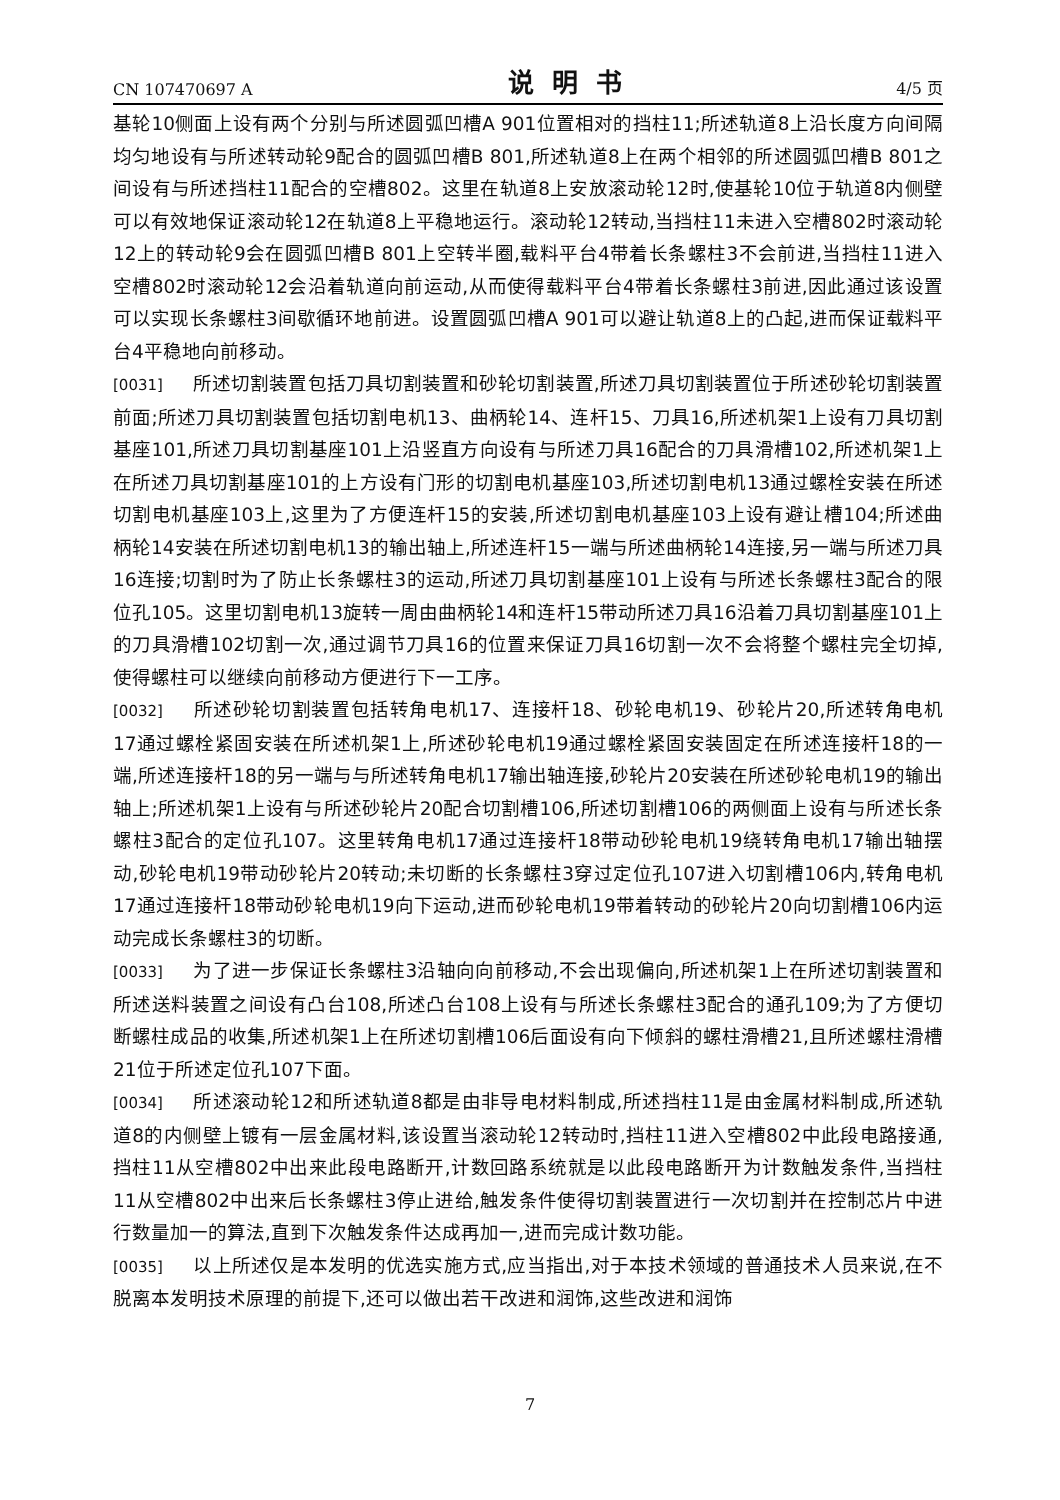CN 107470697 A 说明书 4/5 页
基轮10侧面上设有两个分别与所述圆弧凹槽A 901位置相对的挡柱11;所述轨道8上沿长度方向间隔均匀地设有与所述转动轮9配合的圆弧凹槽B 801,所述轨道8上在两个相邻的所述圆弧凹槽B 801之间设有与所述挡柱11配合的空槽802。这里在轨道8上安放滚动轮12时,使基轮10位于轨道8内侧壁可以有效地保证滚动轮12在轨道8上平稳地运行。滚动轮12转动,当挡柱11未进入空槽802时滚动轮12上的转动轮9会在圆弧凹槽B 801上空转半圈,载料平台4带着长条螺柱3不会前进,当挡柱11进入空槽802时滚动轮12会沿着轨道向前运动,从而使得载料平台4带着长条螺柱3前进,因此通过该设置可以实现长条螺柱3间歇循环地前进。设置圆弧凹槽A 901可以避让轨道8上的凸起,进而保证载料平台4平稳地向前移动。
[0031] 所述切割装置包括刀具切割装置和砂轮切割装置,所述刀具切割装置位于所述砂轮切割装置前面;所述刀具切割装置包括切割电机13、曲柄轮14、连杆15、刀具16,所述机架1上设有刀具切割基座101,所述刀具切割基座101上沿竖直方向设有与所述刀具16配合的刀具滑槽102,所述机架1上在所述刀具切割基座101的上方设有门形的切割电机基座103,所述切割电机13通过螺栓安装在所述切割电机基座103上,这里为了方便连杆15的安装,所述切割电机基座103上设有避让槽104;所述曲柄轮14安装在所述切割电机13的输出轴上,所述连杆15一端与所述曲柄轮14连接,另一端与所述刀具16连接;切割时为了防止长条螺柱3的运动,所述刀具切割基座101上设有与所述长条螺柱3配合的限位孔105。这里切割电机13旋转一周由曲柄轮14和连杆15带动所述刀具16沿着刀具切割基座101上的刀具滑槽102切割一次,通过调节刀具16的位置来保证刀具16切割一次不会将整个螺柱完全切掉,使得螺柱可以继续向前移动方便进行下一工序。
[0032] 所述砂轮切割装置包括转角电机17、连接杆18、砂轮电机19、砂轮片20,所述转角电机17通过螺栓紧固安装在所述机架1上,所述砂轮电机19通过螺栓紧固安装固定在所述连接杆18的一端,所述连接杆18的另一端与与所述转角电机17输出轴连接,砂轮片20安装在所述砂轮电机19的输出轴上;所述机架1上设有与所述砂轮片20配合切割槽106,所述切割槽106的两侧面上设有与所述长条螺柱3配合的定位孔107。这里转角电机17通过连接杆18带动砂轮电机19绕转角电机17输出轴摆动,砂轮电机19带动砂轮片20转动;未切断的长条螺柱3穿过定位孔107进入切割槽106内,转角电机17通过连接杆18带动砂轮电机19向下运动,进而砂轮电机19带着转动的砂轮片20向切割槽106内运动完成长条螺柱3的切断。
[0033] 为了进一步保证长条螺柱3沿轴向向前移动,不会出现偏向,所述机架1上在所述切割装置和所述送料装置之间设有凸台108,所述凸台108上设有与所述长条螺柱3配合的通孔109;为了方便切断螺柱成品的收集,所述机架1上在所述切割槽106后面设有向下倾斜的螺柱滑槽21,且所述螺柱滑槽21位于所述定位孔107下面。
[0034] 所述滚动轮12和所述轨道8都是由非导电材料制成,所述挡柱11是由金属材料制成,所述轨道8的内侧壁上镀有一层金属材料,该设置当滚动轮12转动时,挡柱11进入空槽802中此段电路接通,挡柱11从空槽802中出来此段电路断开,计数回路系统就是以此段电路断开为计数触发条件,当挡柱11从空槽802中出来后长条螺柱3停止进给,触发条件使得切割装置进行一次切割并在控制芯片中进行数量加一的算法,直到下次触发条件达成再加一,进而完成计数功能。
[0035] 以上所述仅是本发明的优选实施方式,应当指出,对于本技术领域的普通技术人员来说,在不脱离本发明技术原理的前提下,还可以做出若干改进和润饰,这些改进和润饰
7